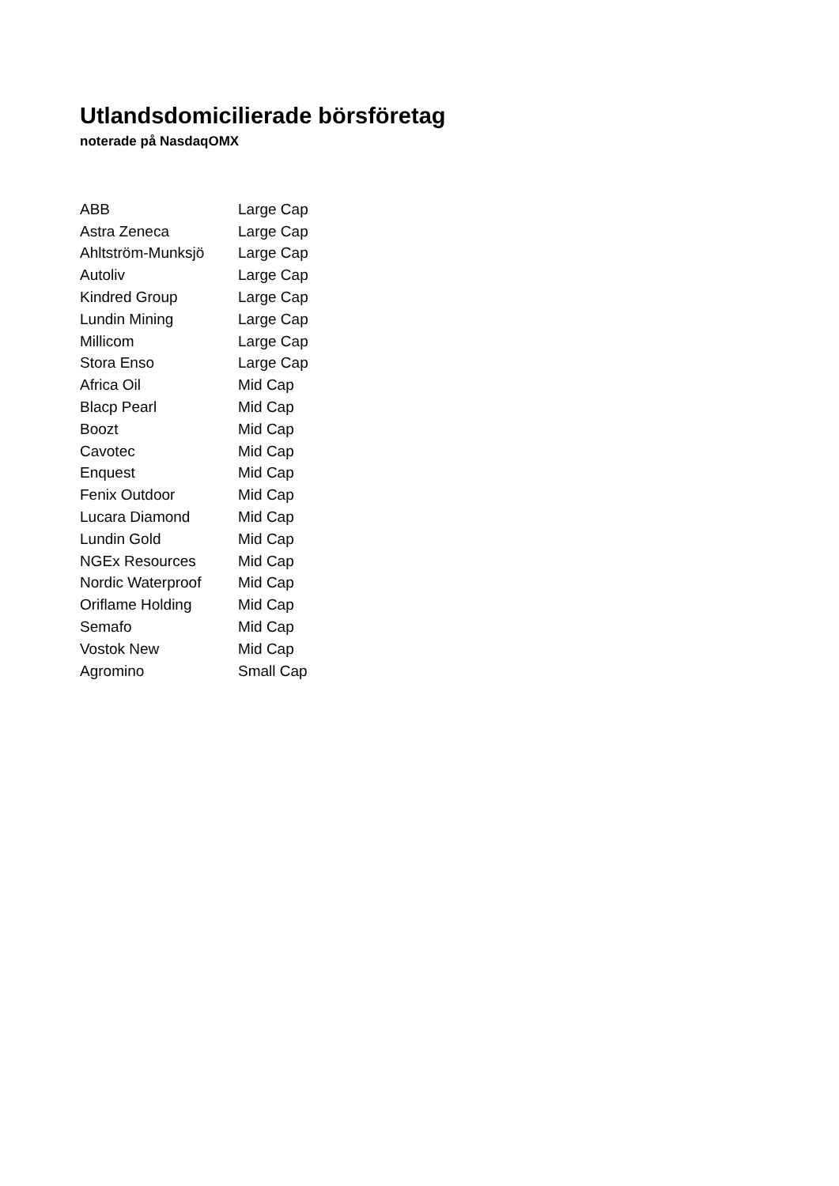Utlandsdomicilierade börsföretag
noterade på NasdaqOMX
| ABB | Large Cap |
| Astra Zeneca | Large Cap |
| Ahltström-Munksjö | Large Cap |
| Autoliv | Large Cap |
| Kindred Group | Large Cap |
| Lundin Mining | Large Cap |
| Millicom | Large Cap |
| Stora Enso | Large Cap |
| Africa Oil | Mid Cap |
| Blacp Pearl | Mid Cap |
| Boozt | Mid Cap |
| Cavotec | Mid Cap |
| Enquest | Mid Cap |
| Fenix Outdoor | Mid Cap |
| Lucara Diamond | Mid Cap |
| Lundin Gold | Mid Cap |
| NGEx Resources | Mid Cap |
| Nordic Waterproof | Mid Cap |
| Oriflame Holding | Mid Cap |
| Semafo | Mid Cap |
| Vostok New | Mid Cap |
| Agromino | Small Cap |